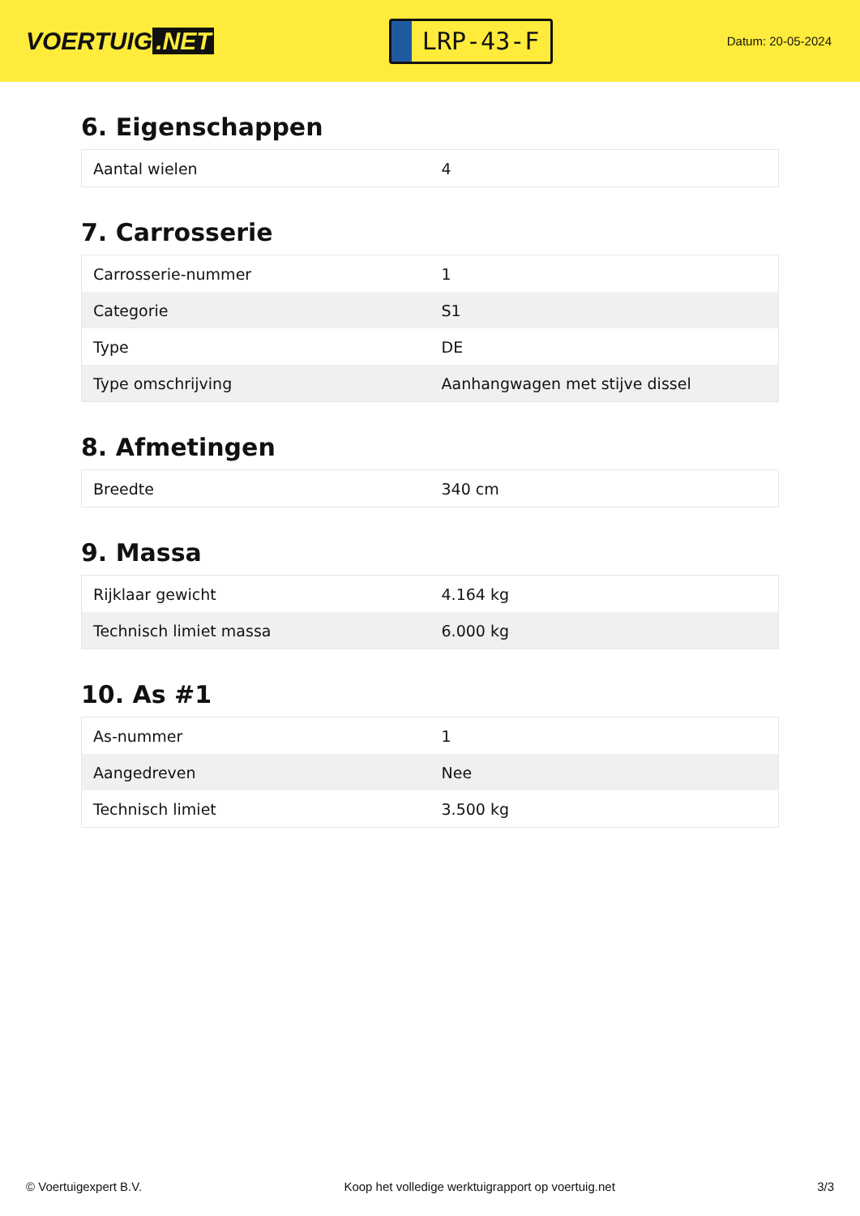VOERTUIG.NET
LRP-43-F
Datum: 20-05-2024
6. Eigenschappen
| Aantal wielen | 4 |
7. Carrosserie
| Carrosserie-nummer | 1 |
| Categorie | S1 |
| Type | DE |
| Type omschrijving | Aanhangwagen met stijve dissel |
8. Afmetingen
| Breedte | 340 cm |
9. Massa
| Rijklaar gewicht | 4.164 kg |
| Technisch limiet massa | 6.000 kg |
10. As #1
| As-nummer | 1 |
| Aangedreven | Nee |
| Technisch limiet | 3.500 kg |
© Voertuigexpert B.V. Koop het volledige werktuigrapport op voertuig.net 3/3